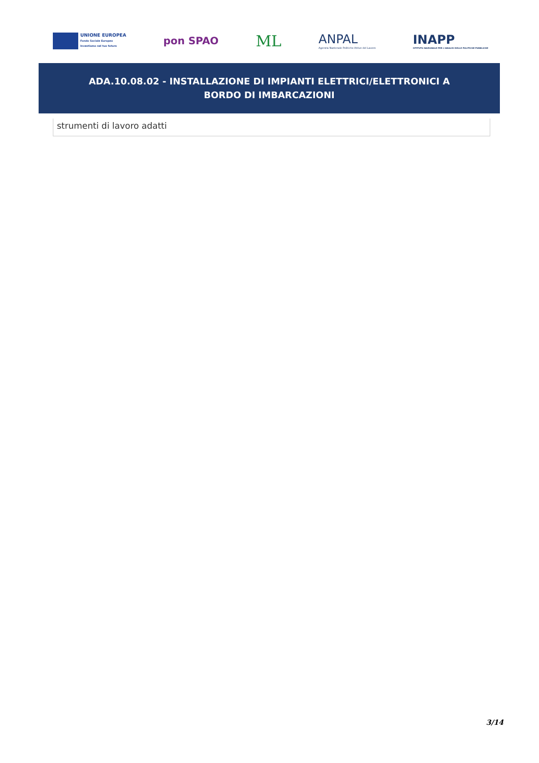UNIONE EUROPEA
Fondo Sociale Europeo
Investiamo nel tuo futuro
pon SPAO
ML
ANPAL
Agenzia Nazionale Politiche Attive del Lavoro
INAPP
ISTITUTO NAZIONALE PER L'ANALISI DELLE POLITICHE PUBBLICHE
ADA.10.08.02 - INSTALLAZIONE DI IMPIANTI ELETTRICI/ELETTRONICI A BORDO DI IMBARCAZIONI
| strumenti di lavoro adatti |
3/14